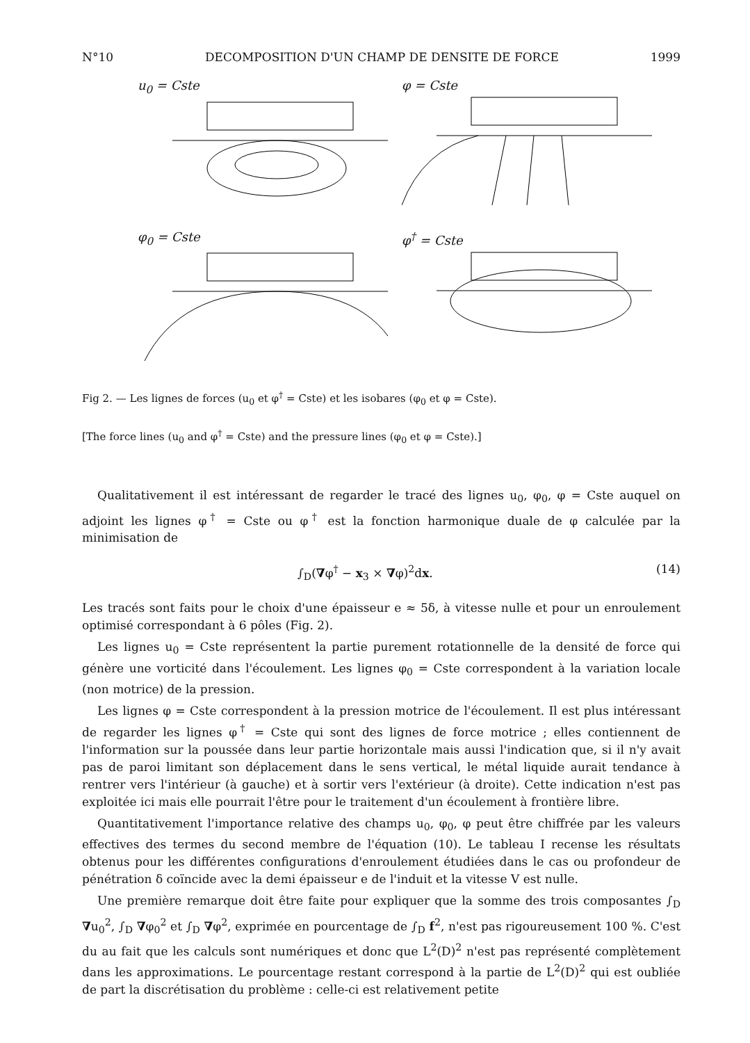N°10 DECOMPOSITION D'UN CHAMP DE DENSITE DE FORCE 1999
u<sub>0</sub> = Cste
φ = Cste
φ<sub>0</sub> = Cste
φ<sup>†</sup> = Cste
Fig 2. — Les lignes de forces (u<sub>0</sub> et φ<sup>†</sup> = Cste) et les isobares (φ<sub>0</sub> et φ = Cste).
[The force lines (u<sub>0</sub> and φ<sup>†</sup> = Cste) and the pressure lines (φ<sub>0</sub> et φ = Cste).]
Qualitativement il est intéressant de regarder le tracé des lignes u<sub>0</sub>, φ<sub>0</sub>, φ = Cste auquel on adjoint les lignes φ<sup>†</sup> = Cste ou φ<sup>†</sup> est la fonction harmonique duale de φ calculée par la minimisation de
∫<sub>D</sub>(∇φ<sup>†</sup> − x<sub>3</sub> × ∇φ)<sup>2</sup>dx. (14)
Les tracés sont faits pour le choix d'une épaisseur e ≈ 5δ, à vitesse nulle et pour un enroulement optimisé correspondant à 6 pôles (Fig. 2).
Les lignes u<sub>0</sub> = Cste représentent la partie purement rotationnelle de la densité de force qui génère une vorticité dans l'écoulement. Les lignes φ<sub>0</sub> = Cste correspondent à la variation locale (non motrice) de la pression.
Les lignes φ = Cste correspondent à la pression motrice de l'écoulement. Il est plus intéressant de regarder les lignes φ<sup>†</sup> = Cste qui sont des lignes de force motrice ; elles contiennent de l'information sur la poussée dans leur partie horizontale mais aussi l'indication que, si il n'y avait pas de paroi limitant son déplacement dans le sens vertical, le métal liquide aurait tendance à rentrer vers l'intérieur (à gauche) et à sortir vers l'extérieur (à droite). Cette indication n'est pas exploitée ici mais elle pourrait l'être pour le traitement d'un écoulement à frontière libre.
Quantitativement l'importance relative des champs u<sub>0</sub>, φ<sub>0</sub>, φ peut être chiffrée par les valeurs effectives des termes du second membre de l'équation (10). Le tableau I recense les résultats obtenus pour les différentes configurations d'enroulement étudiées dans le cas ou profondeur de pénétration δ coïncide avec la demi épaisseur e de l'induit et la vitesse V est nulle.
Une première remarque doit être faite pour expliquer que la somme des trois composantes ∫<sub>D</sub> ∇u<sub>0</sub><sup>2</sup>, ∫<sub>D</sub> ∇φ<sub>0</sub><sup>2</sup> et ∫<sub>D</sub> ∇φ<sup>2</sup>, exprimée en pourcentage de ∫<sub>D</sub> f<sup>2</sup>, n'est pas rigoureusement 100 %. C'est du au fait que les calculs sont numériques et donc que L<sup>2</sup>(D)<sup>2</sup> n'est pas représenté complètement dans les approximations. Le pourcentage restant correspond à la partie de L<sup>2</sup>(D)<sup>2</sup> qui est oubliée de part la discrétisation du problème : celle-ci est relativement petite